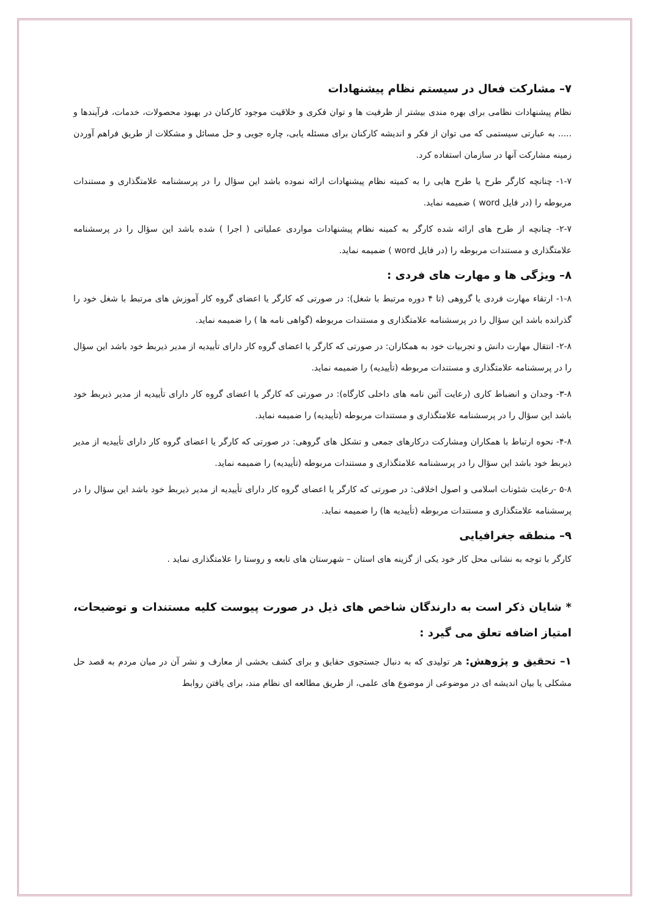۷– مشارکت فعال در سیستم نظام پیشنهادات
نظام پیشنهادات نظامی برای بهره مندی بیشتر از ظرفیت ها و توان فکری و خلاقیت موجود کارکنان در بهبود محصولات، خدمات، فرآیندها و ..... به عبارتی سیستمی که می توان از فکر و اندیشه کارکنان برای مسئله یابی، چاره جویی و حل مسائل و مشکلات از طریق فراهم آوردن زمینه مشارکت آنها در سازمان استفاده کرد.
۱-۷- چنانچه کارگر طرح یا طرح هایی را به کمیته نظام پیشنهادات ارائه نموده باشد این سؤال را در پرسشنامه علامتگذاری و مستندات مربوطه را (در فایل word ) ضمیمه نماید.
۲-۷- چنانچه از طرح های ارائه شده کارگر به کمینه نظام پیشنهادات مواردی عملیاتی ( اجرا ) شده باشد این سؤال را در پرسشنامه علامتگذاری و مستندات مربوطه را (در فایل word ) ضمیمه نماید.
۸– ویژگی ها و مهارت های فردی :
۱-۸- ارتقاء مهارت فردی یا گروهی (تا ۴ دوره مرتبط با شغل): در صورتی که کارگر یا اعضای گروه کار آموزش های مرتبط با شغل خود را گذرانده باشد این سؤال را در پرسشنامه علامتگذاری و مستندات مربوطه (گواهی نامه ها ) را ضمیمه نماید.
۲-۸- انتقال مهارت دانش و تجربیات خود به همکاران: در صورتی که کارگر یا اعضای گروه کار دارای تأییدیه از مدیر ذیربط خود باشد این سؤال را در پرسشنامه علامتگذاری و مستندات مربوطه (تأییدیه) را ضمیمه نماید.
۳-۸- وجدان و انضباط کاری (رعایت آئین نامه های داخلی کارگاه): در صورتی که کارگر یا اعضای گروه کار دارای تأییدیه از مدیر ذیربط خود باشد این سؤال را در پرسشنامه علامتگذاری و مستندات مربوطه (تأییدیه) را ضمیمه نماید.
۴-۸- نحوه ارتباط با همکاران ومشارکت درکارهای جمعی و تشکل های گروهی: در صورتی که کارگر یا اعضای گروه کار دارای تأییدیه از مدیر ذیربط خود باشد این سؤال را در پرسشنامه علامتگذاری و مستندات مربوطه (تأییدیه) را ضمیمه نماید.
۵-۸ -رعایت شئونات اسلامی و اصول اخلاقی: در صورتی که کارگر یا اعضای گروه کار دارای تأییدیه از مدیر ذیربط خود باشد این سؤال را در پرسشنامه علامتگذاری و مستندات مربوطه (تأییدیه ها) را ضمیمه نماید.
۹– منطقه جغرافیایی
کارگر با توجه به نشانی محل کار خود یکی از گزینه های استان – شهرستان های تابعه و روستا را علامتگذاری نماید .
* شایان ذکر است به دارندگان شاخص های ذیل در صورت پیوست کلیه مستندات و توضیحات، امتیاز اضافه تعلق می گیرد :
۱– تحقیق و پژوهش: هر تولیدی که به دنبال جستجوی حقایق و برای کشف بخشی از معارف و نشر آن در میان مردم به قصد حل مشکلی یا بیان اندیشه ای در موضوعی از موضوع های علمی، از طریق مطالعه ای نظام مند، برای یافتن روابط